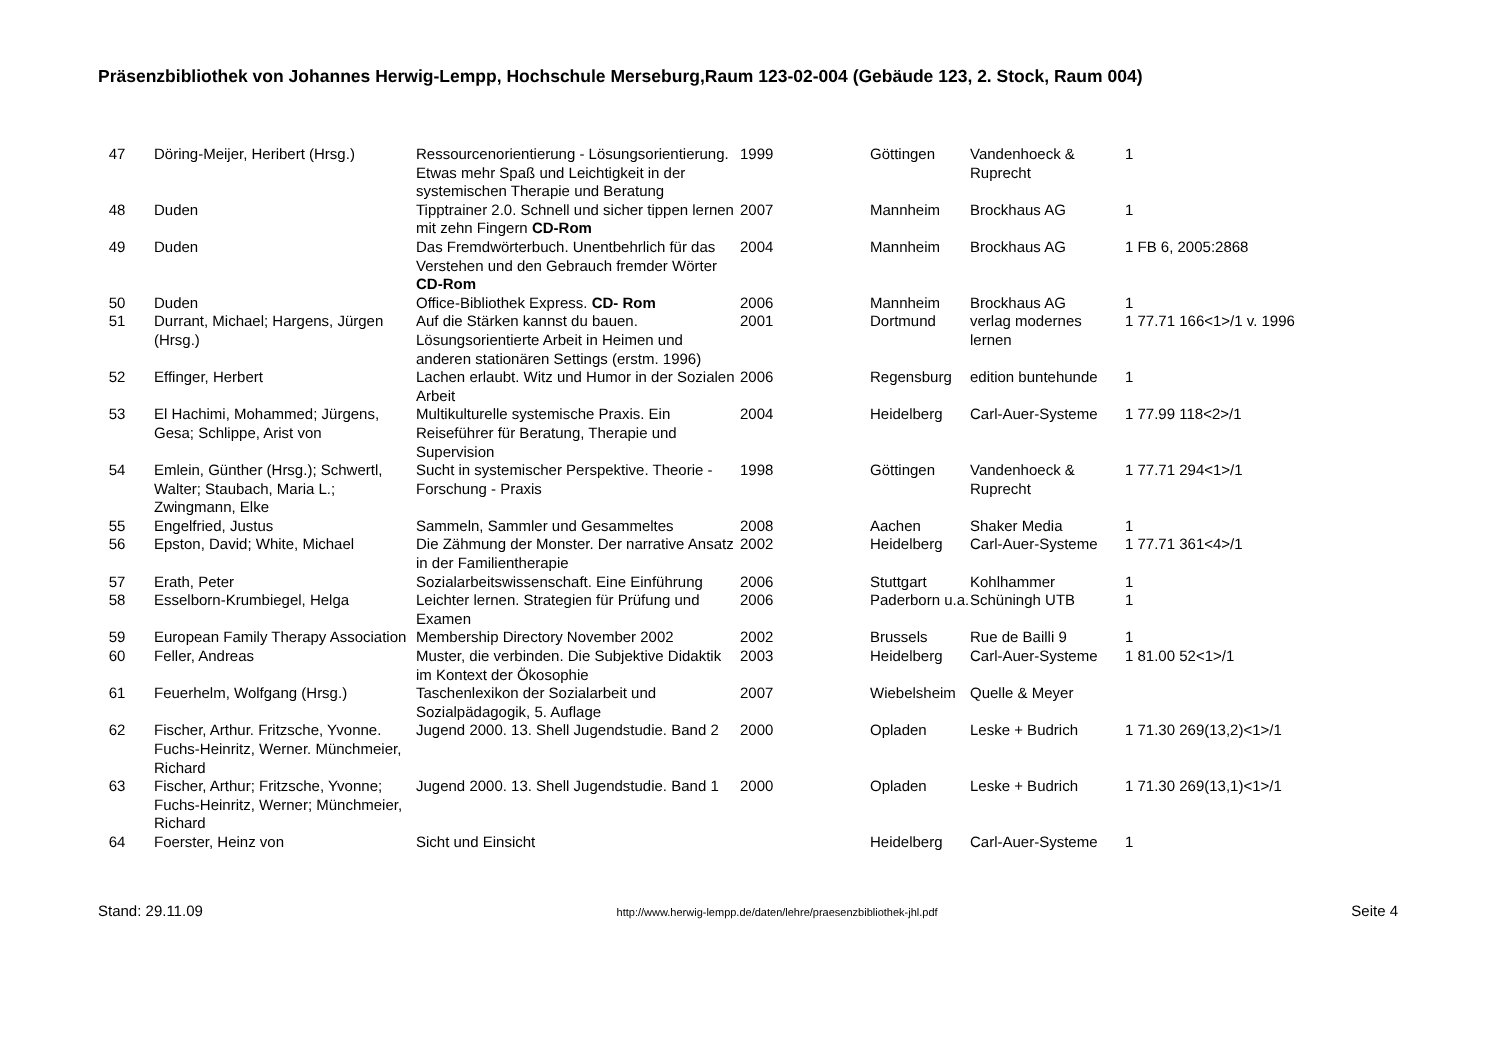Präsenzbibliothek von Johannes Herwig-Lempp, Hochschule Merseburg,Raum 123-02-004 (Gebäude 123, 2. Stock, Raum 004)
| 47 | Döring-Meijer, Heribert (Hrsg.) | Ressourcenorientierung - Lösungsorientierung. Etwas mehr Spaß und Leichtigkeit in der systemischen Therapie und Beratung | 1999 | Göttingen | Vandenhoeck & Ruprecht | 1 |
| 48 | Duden | Tipptrainer 2.0. Schnell und sicher tippen lernen mit zehn Fingern CD-Rom | 2007 | Mannheim | Brockhaus AG | 1 |
| 49 | Duden | Das Fremdwörterbuch. Unentbehrlich für das Verstehen und den Gebrauch fremder Wörter CD-Rom | 2004 | Mannheim | Brockhaus AG | 1 FB 6, 2005:2868 |
| 50 | Duden | Office-Bibliothek Express. CD- Rom | 2006 | Mannheim | Brockhaus AG | 1 |
| 51 | Durrant, Michael; Hargens, Jürgen (Hrsg.) | Auf die Stärken kannst du bauen. Lösungsorientierte Arbeit in Heimen und anderen stationären Settings (erstm. 1996) | 2001 | Dortmund | verlag modernes lernen | 1 77.71 166<1>/1 v. 1996 |
| 52 | Effinger, Herbert | Lachen erlaubt. Witz und Humor in der Sozialen Arbeit | 2006 | Regensburg | edition buntehunde | 1 |
| 53 | El Hachimi, Mohammed; Jürgens, Gesa; Schlippe, Arist von | Multikulturelle systemische Praxis. Ein Reiseführer für Beratung, Therapie und Supervision | 2004 | Heidelberg | Carl-Auer-Systeme | 1 77.99 118<2>/1 |
| 54 | Emlein, Günther (Hrsg.); Schwertl, Walter; Staubach, Maria L.; Zwingmann, Elke | Sucht in systemischer Perspektive. Theorie - Forschung - Praxis | 1998 | Göttingen | Vandenhoeck & Ruprecht | 1 77.71 294<1>/1 |
| 55 | Engelfried, Justus | Sammeln, Sammler und Gesammeltes | 2008 | Aachen | Shaker Media | 1 |
| 56 | Epston, David; White, Michael | Die Zähmung der Monster. Der narrative Ansatz in der Familientherapie | 2002 | Heidelberg | Carl-Auer-Systeme | 1 77.71 361<4>/1 |
| 57 | Erath, Peter | Sozialarbeitswissenschaft. Eine Einführung | 2006 | Stuttgart | Kohlhammer | 1 |
| 58 | Esselborn-Krumbiegel, Helga | Leichter lernen. Strategien für Prüfung und Examen | 2006 | Paderborn u.a. | Schüningh UTB | 1 |
| 59 | European Family Therapy Association | Membership Directory November 2002 | 2002 | Brussels | Rue de Bailli 9 | 1 |
| 60 | Feller, Andreas | Muster, die verbinden. Die Subjektive Didaktik im Kontext der Ökosophie | 2003 | Heidelberg | Carl-Auer-Systeme | 1 81.00 52<1>/1 |
| 61 | Feuerhelm, Wolfgang (Hrsg.) | Taschenlexikon der Sozialarbeit und Sozialpädagogik, 5. Auflage | 2007 | Wiebelsheim | Quelle & Meyer | |
| 62 | Fischer, Arthur. Fritzsche, Yvonne. Fuchs-Heinritz, Werner. Münchmeier, Richard | Jugend 2000. 13. Shell Jugendstudie. Band 2 | 2000 | Opladen | Leske + Budrich | 1 71.30 269(13,2)<1>/1 |
| 63 | Fischer, Arthur; Fritzsche, Yvonne; Fuchs-Heinritz, Werner; Münchmeier, Richard | Jugend 2000. 13. Shell Jugendstudie. Band 1 | 2000 | Opladen | Leske + Budrich | 1 71.30 269(13,1)<1>/1 |
| 64 | Foerster, Heinz von | Sicht und Einsicht | | Heidelberg | Carl-Auer-Systeme | 1 |
Stand: 29.11.09 http://www.herwig-lempp.de/daten/lehre/praesenzbibliothek-jhl.pdf Seite 4